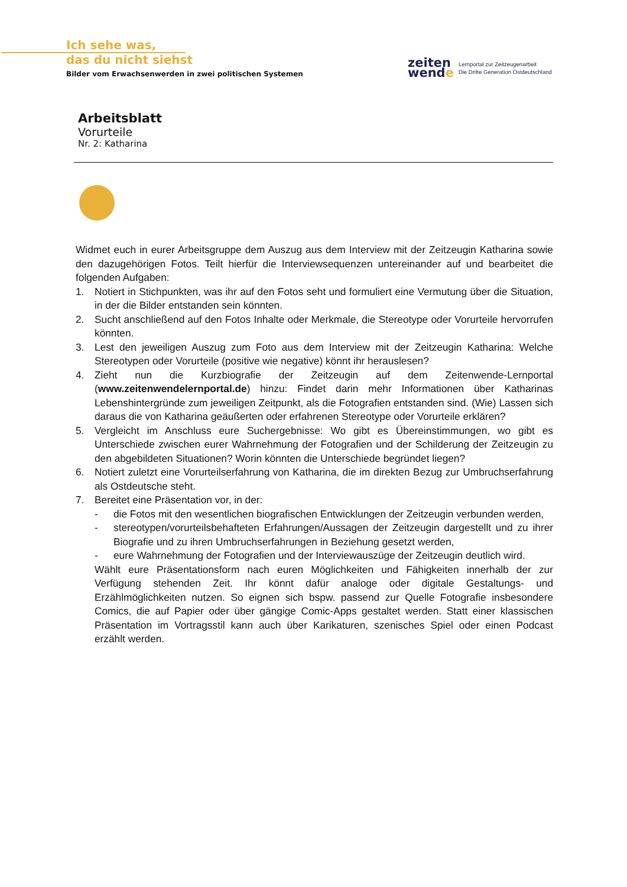Ich sehe was,
das du nicht siehst
Bilder vom Erwachsenwerden in zwei politischen Systemen
zeiten
wende
Lernportal zur Zeitzeugenarbeit
Die Dritte Generation Ostdeutschland
Arbeitsblatt
Vorurteile
Nr. 2: Katharina
Widmet euch in eurer Arbeitsgruppe dem Auszug aus dem Interview mit der Zeitzeugin Katharina sowie den dazugehörigen Fotos. Teilt hierfür die Interviewsequenzen untereinander auf und bearbeitet die folgenden Aufgaben:
1. Notiert in Stichpunkten, was ihr auf den Fotos seht und formuliert eine Vermutung über die Situation, in der die Bilder entstanden sein könnten.
2. Sucht anschließend auf den Fotos Inhalte oder Merkmale, die Stereotype oder Vorurteile hervorrufen könnten.
3. Lest den jeweiligen Auszug zum Foto aus dem Interview mit der Zeitzeugin Katharina: Welche Stereotypen oder Vorurteile (positive wie negative) könnt ihr herauslesen?
4. Zieht nun die Kurzbiografie der Zeitzeugin auf dem Zeitenwende-Lernportal (www.zeitenwendelernportal.de) hinzu: Findet darin mehr Informationen über Katharinas Lebenshintergründe zum jeweiligen Zeitpunkt, als die Fotografien entstanden sind. (Wie) Lassen sich daraus die von Katharina geäußerten oder erfahrenen Stereotype oder Vorurteile erklären?
5. Vergleicht im Anschluss eure Suchergebnisse: Wo gibt es Übereinstimmungen, wo gibt es Unterschiede zwischen eurer Wahrnehmung der Fotografien und der Schilderung der Zeitzeugin zu den abgebildeten Situationen? Worin könnten die Unterschiede begründet liegen?
6. Notiert zuletzt eine Vorurteilserfahrung von Katharina, die im direkten Bezug zur Umbruchserfahrung als Ostdeutsche steht.
7. Bereitet eine Präsentation vor, in der:
- die Fotos mit den wesentlichen biografischen Entwicklungen der Zeitzeugin verbunden werden,
- stereotypen/vorurteilsbehafteten Erfahrungen/Aussagen der Zeitzeugin dargestellt und zu ihrer Biografie und zu ihren Umbruchserfahrungen in Beziehung gesetzt werden,
- eure Wahrnehmung der Fotografien und der Interviewauszüge der Zeitzeugin deutlich wird.
Wählt eure Präsentationsform nach euren Möglichkeiten und Fähigkeiten innerhalb der zur Verfügung stehenden Zeit. Ihr könnt dafür analoge oder digitale Gestaltungs- und Erzählmöglichkeiten nutzen. So eignen sich bspw. passend zur Quelle Fotografie insbesondere Comics, die auf Papier oder über gängige Comic-Apps gestaltet werden. Statt einer klassischen Präsentation im Vortragsstil kann auch über Karikaturen, szenisches Spiel oder einen Podcast erzählt werden.